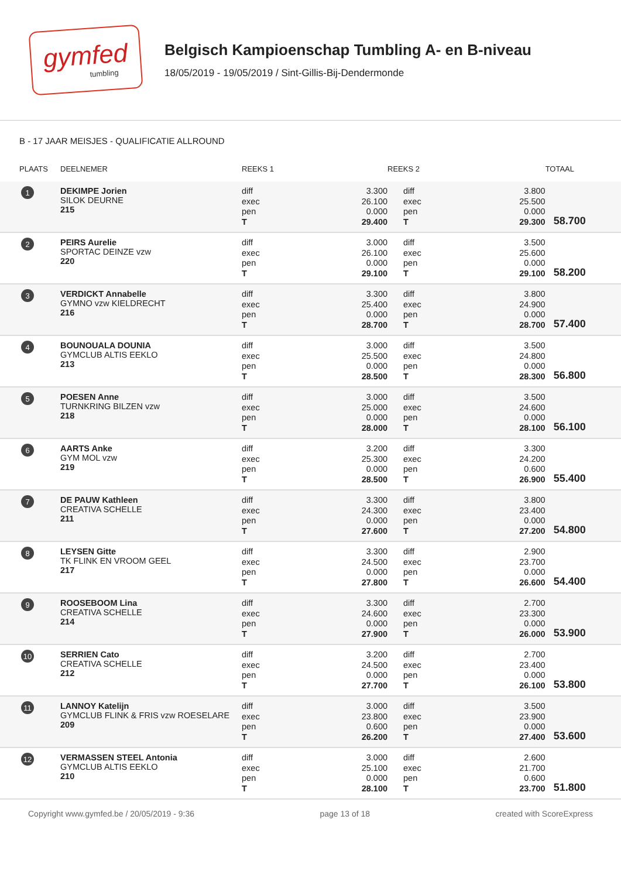gymfed
tumbling
Belgisch Kampioenschap Tumbling A- en B-niveau
18/05/2019 - 19/05/2019 / Sint-Gillis-Bij-Dendermonde
B - 17 JAAR MEISJES - QUALIFICATIE ALLROUND
| PLAATS | DEELNEMER | REEKS 1 | | REEKS 2 | | TOTAAL |
| --- | --- | --- | --- | --- | --- | --- |
| 1 | DEKIMPE Jorien SILOK DEURNE 215 | diff exec pen T | 3.300 26.100 0.000 29.400 | diff exec pen T | 3.800 25.500 0.000 29.300 | 58.700 |
| 2 | PEIRS Aurelie SPORTAC DEINZE vzw 220 | diff exec pen T | 3.000 26.100 0.000 29.100 | diff exec pen T | 3.500 25.600 0.000 29.100 | 58.200 |
| 3 | VERDICKT Annabelle GYMNO vzw KIELDRECHT 216 | diff exec pen T | 3.300 25.400 0.000 28.700 | diff exec pen T | 3.800 24.900 0.000 28.700 | 57.400 |
| 4 | BOUNOUALA DOUNIA GYMCLUB ALTIS EEKLO 213 | diff exec pen T | 3.000 25.500 0.000 28.500 | diff exec pen T | 3.500 24.800 0.000 28.300 | 56.800 |
| 5 | POESEN Anne TURNKRING BILZEN vzw 218 | diff exec pen T | 3.000 25.000 0.000 28.000 | diff exec pen T | 3.500 24.600 0.000 28.100 | 56.100 |
| 6 | AARTS Anke GYM MOL vzw 219 | diff exec pen T | 3.200 25.300 0.000 28.500 | diff exec pen T | 3.300 24.200 0.600 26.900 | 55.400 |
| 7 | DE PAUW Kathleen CREATIVA SCHELLE 211 | diff exec pen T | 3.300 24.300 0.000 27.600 | diff exec pen T | 3.800 23.400 0.000 27.200 | 54.800 |
| 8 | LEYSEN Gitte TK FLINK EN VROOM GEEL 217 | diff exec pen T | 3.300 24.500 0.000 27.800 | diff exec pen T | 2.900 23.700 0.000 26.600 | 54.400 |
| 9 | ROOSEBOOM Lina CREATIVA SCHELLE 214 | diff exec pen T | 3.300 24.600 0.000 27.900 | diff exec pen T | 2.700 23.300 0.000 26.000 | 53.900 |
| 10 | SERRIEN Cato CREATIVA SCHELLE 212 | diff exec pen T | 3.200 24.500 0.000 27.700 | diff exec pen T | 2.700 23.400 0.000 26.100 | 53.800 |
| 11 | LANNOY Katelijn GYMCLUB FLINK & FRIS vzw ROESELARE 209 | diff exec pen T | 3.000 23.800 0.600 26.200 | diff exec pen T | 3.500 23.900 0.000 27.400 | 53.600 |
| 12 | VERMASSEN STEEL Antonia GYMCLUB ALTIS EEKLO 210 | diff exec pen T | 3.000 25.100 0.000 28.100 | diff exec pen T | 2.600 21.700 0.600 23.700 | 51.800 |
Copyright www.gymfed.be / 20/05/2019 - 9:36 page 13 of 18 created with ScoreExpress